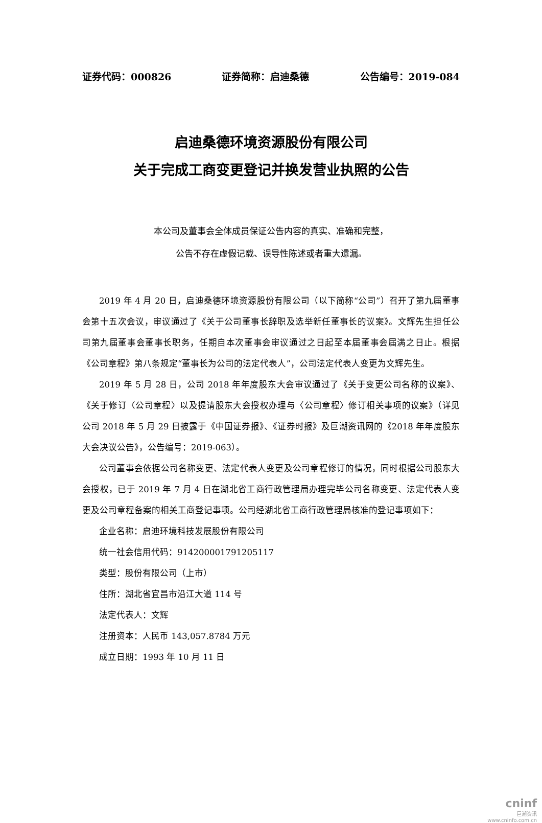证券代码：000826 证券简称：启迪桑德 公告编号：2019-084
启迪桑德环境资源股份有限公司
关于完成工商变更登记并换发营业执照的公告
本公司及董事会全体成员保证公告内容的真实、准确和完整，
公告不存在虚假记载、误导性陈述或者重大遗漏。
2019 年 4 月 20 日，启迪桑德环境资源股份有限公司（以下简称“公司”）召开了第九届董事会第十五次会议，审议通过了《关于公司董事长辞职及选举新任董事长的议案》。文辉先生担任公司第九届董事会董事长职务，任期自本次董事会审议通过之日起至本届董事会届满之日止。根据《公司章程》第八条规定“董事长为公司的法定代表人”，公司法定代表人变更为文辉先生。
2019 年 5 月 28 日，公司 2018 年年度股东大会审议通过了《关于变更公司名称的议案》、《关于修订〈公司章程〉以及提请股东大会授权办理与〈公司章程〉修订相关事项的议案》（详见公司 2018 年 5 月 29 日披露于《中国证券报》、《证券时报》及巨潮资讯网的《2018 年年度股东大会决议公告》，公告编号：2019-063）。
公司董事会依据公司名称变更、法定代表人变更及公司章程修订的情况，同时根据公司股东大会授权，已于 2019 年 7 月 4 日在湖北省工商行政管理局办理完毕公司名称变更、法定代表人变更及公司章程备案的相关工商登记事项。公司经湖北省工商行政管理局核准的登记事项如下：
企业名称：启迪环境科技发展股份有限公司
统一社会信用代码：914200001791205117
类型：股份有限公司（上市）
住所：湖北省宜昌市沿江大道 114 号
法定代表人：文辉
注册资本：人民币 143,057.8784 万元
成立日期：1993 年 10 月 11 日
cninf
巨潮资讯
www.cninfo.com.cn